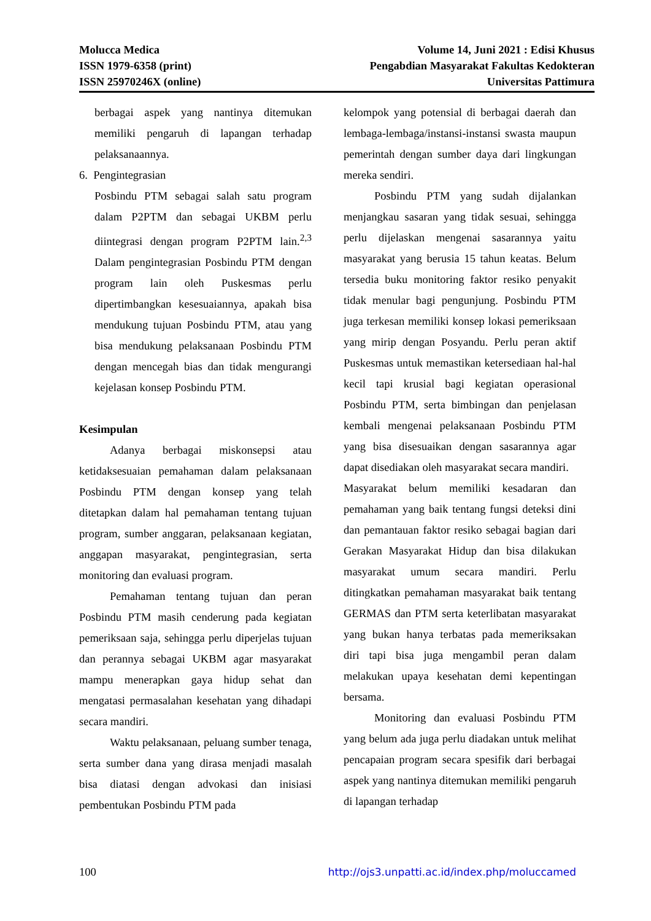Molucca Medica
ISSN 1979-6358 (print)
ISSN 25970246X (online)
Volume 14, Juni 2021 : Edisi Khusus
Pengabdian Masyarakat Fakultas Kedokteran
Universitas Pattimura
berbagai aspek yang nantinya ditemukan memiliki pengaruh di lapangan terhadap pelaksanaannya.
6. Pengintegrasian
Posbindu PTM sebagai salah satu program dalam P2PTM dan sebagai UKBM perlu diintegrasi dengan program P2PTM lain.<sup>2,3</sup> Dalam pengintegrasian Posbindu PTM dengan program lain oleh Puskesmas perlu dipertimbangkan kesesuaiannya, apakah bisa mendukung tujuan Posbindu PTM, atau yang bisa mendukung pelaksanaan Posbindu PTM dengan mencegah bias dan tidak mengurangi kejelasan konsep Posbindu PTM.
Kesimpulan
Adanya berbagai miskonsepsi atau ketidaksesuaian pemahaman dalam pelaksanaan Posbindu PTM dengan konsep yang telah ditetapkan dalam hal pemahaman tentang tujuan program, sumber anggaran, pelaksanaan kegiatan, anggapan masyarakat, pengintegrasian, serta monitoring dan evaluasi program.
Pemahaman tentang tujuan dan peran Posbindu PTM masih cenderung pada kegiatan pemeriksaan saja, sehingga perlu diperjelas tujuan dan perannya sebagai UKBM agar masyarakat mampu menerapkan gaya hidup sehat dan mengatasi permasalahan kesehatan yang dihadapi secara mandiri.
Waktu pelaksanaan, peluang sumber tenaga, serta sumber dana yang dirasa menjadi masalah bisa diatasi dengan advokasi dan inisiasi pembentukan Posbindu PTM pada
kelompok yang potensial di berbagai daerah dan lembaga-lembaga/instansi-instansi swasta maupun pemerintah dengan sumber daya dari lingkungan mereka sendiri.
Posbindu PTM yang sudah dijalankan menjangkau sasaran yang tidak sesuai, sehingga perlu dijelaskan mengenai sasarannya yaitu masyarakat yang berusia 15 tahun keatas. Belum tersedia buku monitoring faktor resiko penyakit tidak menular bagi pengunjung. Posbindu PTM juga terkesan memiliki konsep lokasi pemeriksaan yang mirip dengan Posyandu. Perlu peran aktif Puskesmas untuk memastikan ketersediaan hal-hal kecil tapi krusial bagi kegiatan operasional Posbindu PTM, serta bimbingan dan penjelasan kembali mengenai pelaksanaan Posbindu PTM yang bisa disesuaikan dengan sasarannya agar dapat disediakan oleh masyarakat secara mandiri.
Masyarakat belum memiliki kesadaran dan pemahaman yang baik tentang fungsi deteksi dini dan pemantauan faktor resiko sebagai bagian dari Gerakan Masyarakat Hidup dan bisa dilakukan masyarakat umum secara mandiri. Perlu ditingkatkan pemahaman masyarakat baik tentang GERMAS dan PTM serta keterlibatan masyarakat yang bukan hanya terbatas pada memeriksakan diri tapi bisa juga mengambil peran dalam melakukan upaya kesehatan demi kepentingan bersama.
Monitoring dan evaluasi Posbindu PTM yang belum ada juga perlu diadakan untuk melihat pencapaian program secara spesifik dari berbagai aspek yang nantinya ditemukan memiliki pengaruh di lapangan terhadap
100 http://ojs3.unpatti.ac.id/index.php/moluccamed